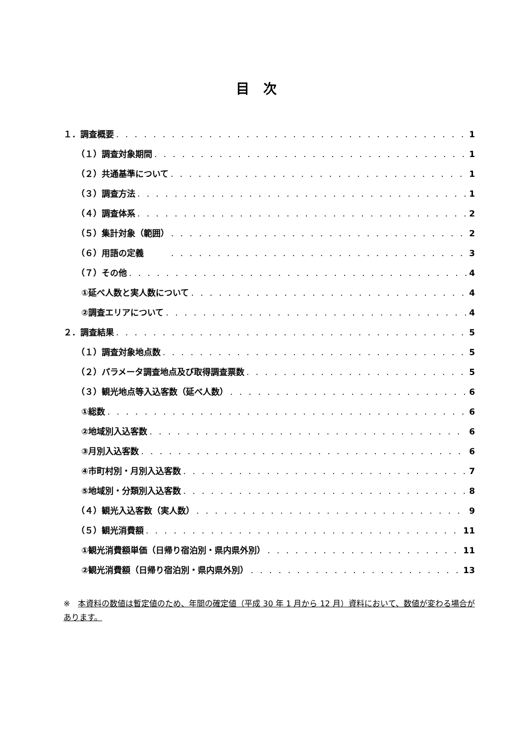目次
１．調査概要 1
（１）調査対象期間 1
（２）共通基準について 1
（３）調査方法 1
（４）調査体系 2
（５）集計対象（範囲） 2
（６）用語の定義　　　 3
（７）その他 4
①延べ人数と実人数について 4
②調査エリアについて 4
２．調査結果 5
（１）調査対象地点数 5
（２）パラメータ調査地点及び取得調査票数 5
（３）観光地点等入込客数（延べ人数） 6
①総数 6
②地域別入込客数 6
③月別入込客数 6
④市町村別・月別入込客数 7
⑤地域別・分類別入込客数 8
（４）観光入込客数（実人数） 9
（５）観光消費額 11
①観光消費額単価（日帰り宿泊別・県内県外別） 11
②観光消費額（日帰り宿泊別・県内県外別） 13
※　本資料の数値は暫定値のため、年間の確定値（平成 30 年 1 月から 12 月）資料において、数値が変わる場合があります。